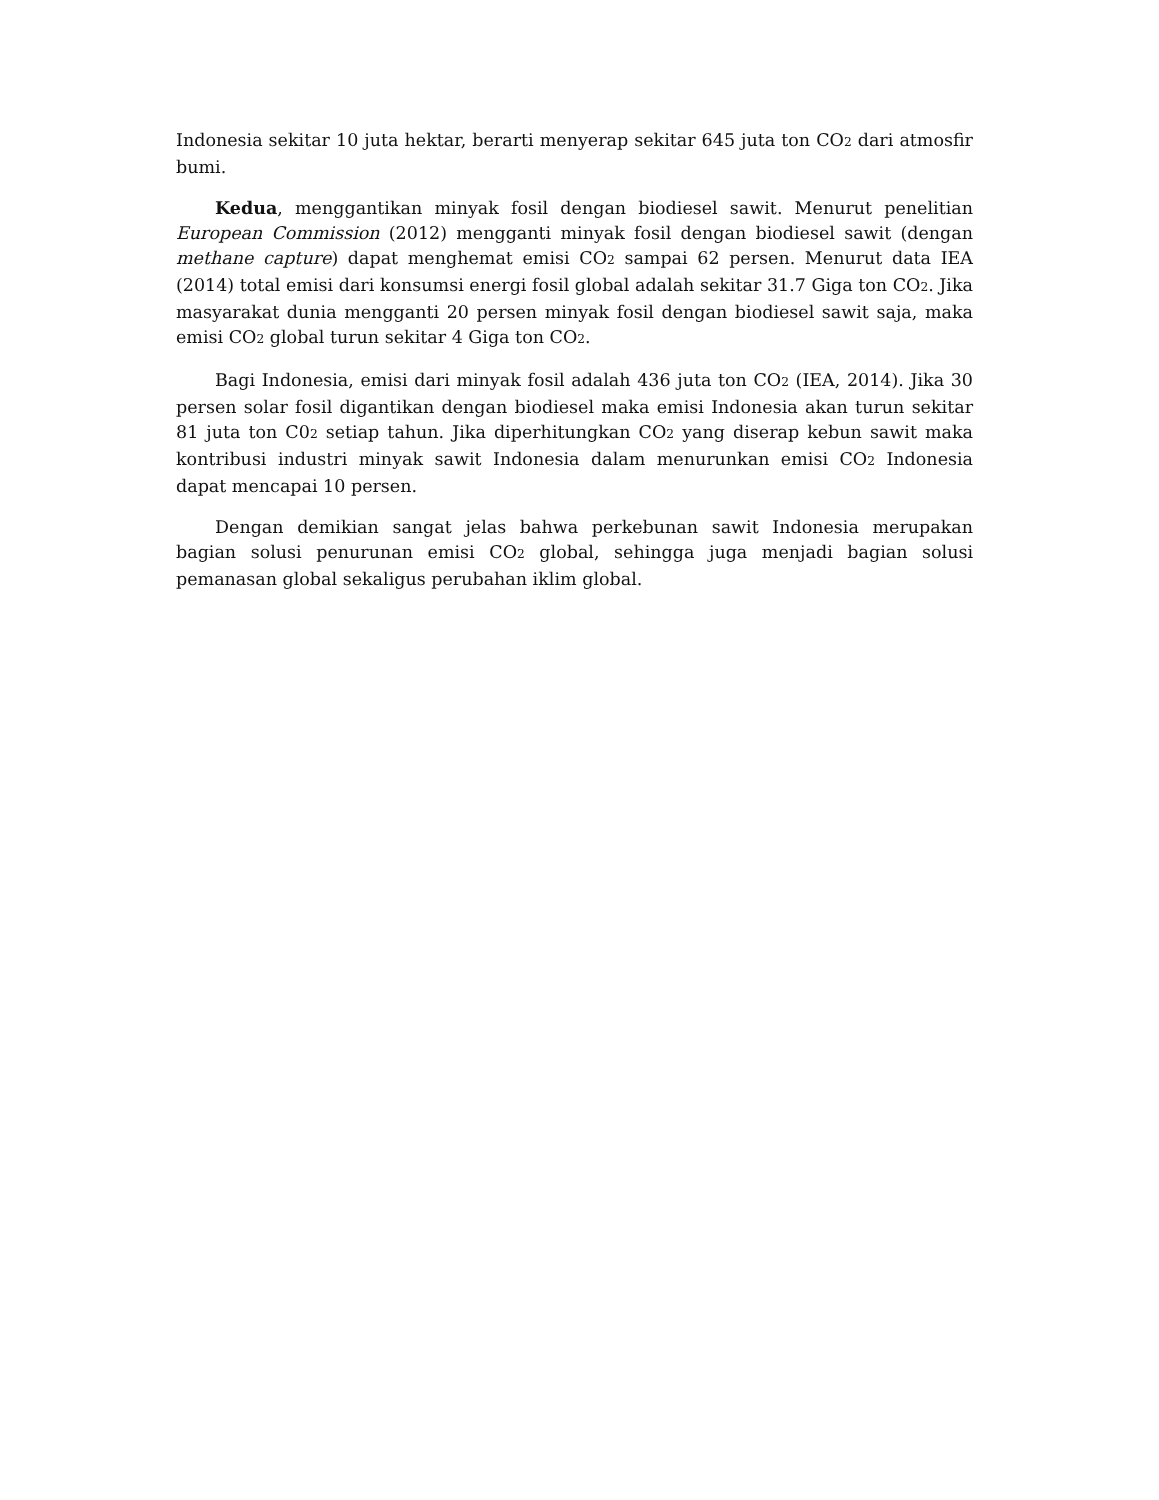Indonesia sekitar 10 juta hektar, berarti menyerap sekitar 645 juta ton CO<sub>2</sub> dari atmosfir bumi.
Kedua, menggantikan minyak fosil dengan biodiesel sawit. Menurut penelitian European Commission (2012) mengganti minyak fosil dengan biodiesel sawit (dengan methane capture) dapat menghemat emisi CO<sub>2</sub> sampai 62 persen. Menurut data IEA (2014) total emisi dari konsumsi energi fosil global adalah sekitar 31.7 Giga ton CO<sub>2</sub>. Jika masyarakat dunia mengganti 20 persen minyak fosil dengan biodiesel sawit saja, maka emisi CO<sub>2</sub> global turun sekitar 4 Giga ton CO<sub>2</sub>.
Bagi Indonesia, emisi dari minyak fosil adalah 436 juta ton CO<sub>2</sub> (IEA, 2014). Jika 30 persen solar fosil digantikan dengan biodiesel maka emisi Indonesia akan turun sekitar 81 juta ton C0<sub>2</sub> setiap tahun. Jika diperhitungkan CO<sub>2</sub> yang diserap kebun sawit maka kontribusi industri minyak sawit Indonesia dalam menurunkan emisi CO<sub>2</sub> Indonesia dapat mencapai 10 persen.
Dengan demikian sangat jelas bahwa perkebunan sawit Indonesia merupakan bagian solusi penurunan emisi CO<sub>2</sub> global, sehingga juga menjadi bagian solusi pemanasan global sekaligus perubahan iklim global.